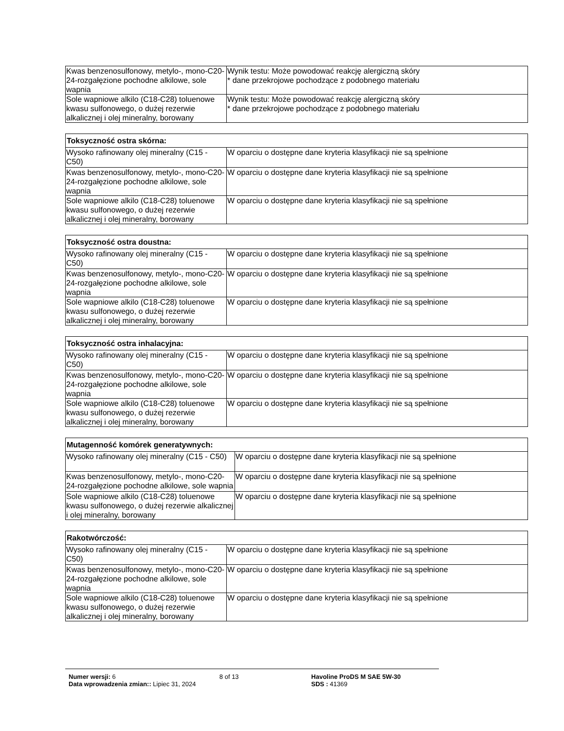| Kwas benzenosulfonowy, metylo-, mono-C20-24-rozgałęzione pochodne alkilowe, sole wapnia | Wynik testu: Może powodować reakcję alergiczną skóry * dane przekrojowe pochodzące z podobnego materiału |
| Sole wapniowe alkilo (C18-C28) toluenowe kwasu sulfonowego, o dużej rezerwie alkalicznej i olej mineralny, borowany | Wynik testu: Może powodować reakcję alergiczną skóry * dane przekrojowe pochodzące z podobnego materiału |
| Toksyczność ostra skórna: | |
| --- | --- |
| Wysoko rafinowany olej mineralny (C15 - C50) | W oparciu o dostępne dane kryteria klasyfikacji nie są spełnione |
| Kwas benzenosulfonowy, metylo-, mono-C20-24-rozgałęzione pochodne alkilowe, sole wapnia | W oparciu o dostępne dane kryteria klasyfikacji nie są spełnione |
| Sole wapniowe alkilo (C18-C28) toluenowe kwasu sulfonowego, o dużej rezerwie alkalicznej i olej mineralny, borowany | W oparciu o dostępne dane kryteria klasyfikacji nie są spełnione |
| Toksyczność ostra doustna: | |
| --- | --- |
| Wysoko rafinowany olej mineralny (C15 - C50) | W oparciu o dostępne dane kryteria klasyfikacji nie są spełnione |
| Kwas benzenosulfonowy, metylo-, mono-C20-24-rozgałęzione pochodne alkilowe, sole wapnia | W oparciu o dostępne dane kryteria klasyfikacji nie są spełnione |
| Sole wapniowe alkilo (C18-C28) toluenowe kwasu sulfonowego, o dużej rezerwie alkalicznej i olej mineralny, borowany | W oparciu o dostępne dane kryteria klasyfikacji nie są spełnione |
| Toksyczność ostra inhalacyjna: | |
| --- | --- |
| Wysoko rafinowany olej mineralny (C15 - C50) | W oparciu o dostępne dane kryteria klasyfikacji nie są spełnione |
| Kwas benzenosulfonowy, metylo-, mono-C20-24-rozgałęzione pochodne alkilowe, sole wapnia | W oparciu o dostępne dane kryteria klasyfikacji nie są spełnione |
| Sole wapniowe alkilo (C18-C28) toluenowe kwasu sulfonowego, o dużej rezerwie alkalicznej i olej mineralny, borowany | W oparciu o dostępne dane kryteria klasyfikacji nie są spełnione |
| Mutagenność komórek generatywnych: | |
| --- | --- |
| Wysoko rafinowany olej mineralny (C15 - C50) | W oparciu o dostępne dane kryteria klasyfikacji nie są spełnione |
| Kwas benzenosulfonowy, metylo-, mono-C20-24-rozgałęzione pochodne alkilowe, sole wapnia | W oparciu o dostępne dane kryteria klasyfikacji nie są spełnione |
| Sole wapniowe alkilo (C18-C28) toluenowe kwasu sulfonowego, o dużej rezerwie alkalicznej i olej mineralny, borowany | W oparciu o dostępne dane kryteria klasyfikacji nie są spełnione |
| Rakotwórczość: | |
| --- | --- |
| Wysoko rafinowany olej mineralny (C15 - C50) | W oparciu o dostępne dane kryteria klasyfikacji nie są spełnione |
| Kwas benzenosulfonowy, metylo-, mono-C20-24-rozgałęzione pochodne alkilowe, sole wapnia | W oparciu o dostępne dane kryteria klasyfikacji nie są spełnione |
| Sole wapniowe alkilo (C18-C28) toluenowe kwasu sulfonowego, o dużej rezerwie alkalicznej i olej mineralny, borowany | W oparciu o dostępne dane kryteria klasyfikacji nie są spełnione |
Numer wersji: 6
Data wprowadzenia zmian:: Lipiec 31, 2024
8 of 13 Havoline ProDS M SAE 5W-30
SDS : 41369